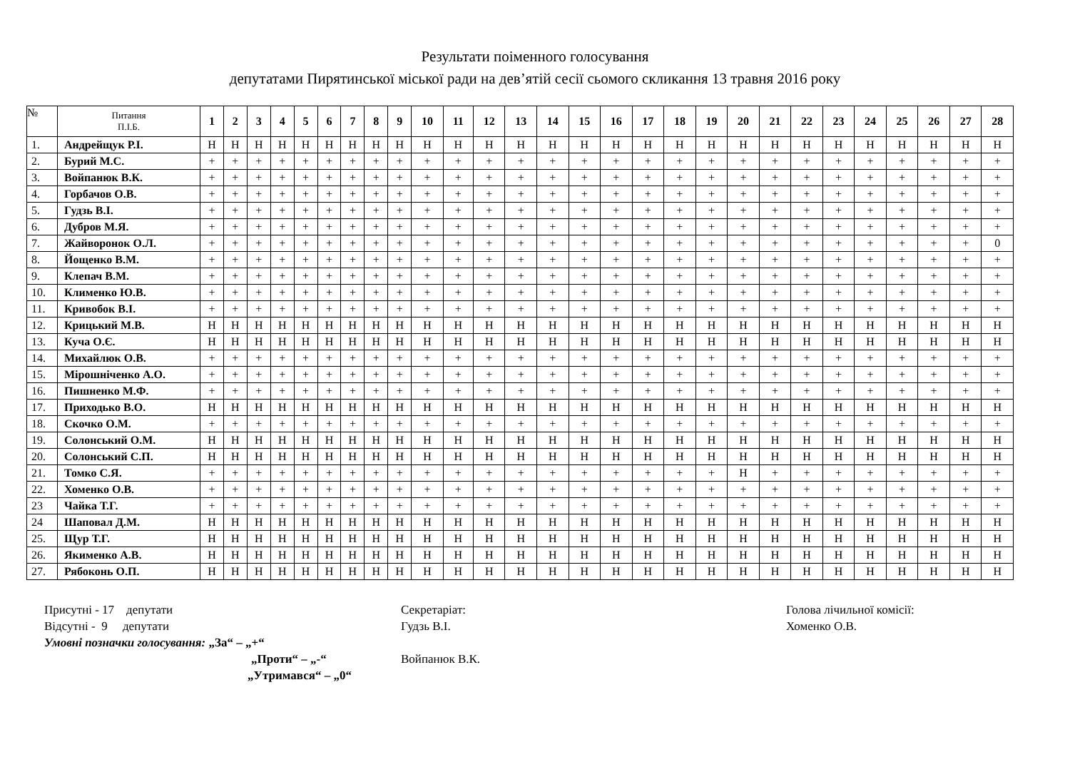Результати поіменного голосування
депутатами Пирятинської міської ради на дев’ятій сесії сьомого скликання 13 травня 2016 року
| № | Питання П.І.Б. | 1 | 2 | 3 | 4 | 5 | 6 | 7 | 8 | 9 | 10 | 11 | 12 | 13 | 14 | 15 | 16 | 17 | 18 | 19 | 20 | 21 | 22 | 23 | 24 | 25 | 26 | 27 | 28 |
| --- | --- | --- | --- | --- | --- | --- | --- | --- | --- | --- | --- | --- | --- | --- | --- | --- | --- | --- | --- | --- | --- | --- | --- | --- | --- | --- | --- | --- | --- |
| 1. | Андрейщук Р.І. | Н | Н | Н | Н | Н | Н | Н | Н | Н | Н | Н | Н | Н | Н | Н | Н | Н | Н | Н | Н | Н | Н | Н | Н | Н | Н | Н | Н |
| 2. | Бурий М.С. | + | + | + | + | + | + | + | + | + | + | + | + | + | + | + | + | + | + | + | + | + | + | + | + | + | + | + | + |
| 3. | Войпанюк В.К. | + | + | + | + | + | + | + | + | + | + | + | + | + | + | + | + | + | + | + | + | + | + | + | + | + | + | + | + |
| 4. | Горбачов О.В. | + | + | + | + | + | + | + | + | + | + | + | + | + | + | + | + | + | + | + | + | + | + | + | + | + | + | + | + |
| 5. | Гудзь В.І. | + | + | + | + | + | + | + | + | + | + | + | + | + | + | + | + | + | + | + | + | + | + | + | + | + | + | + | + |
| 6. | Дубров М.Я. | + | + | + | + | + | + | + | + | + | + | + | + | + | + | + | + | + | + | + | + | + | + | + | + | + | + | + | + |
| 7. | Жайворонок О.Л. | + | + | + | + | + | + | + | + | + | + | + | + | + | + | + | + | + | + | + | + | + | + | + | + | + | + | + | 0 |
| 8. | Йощенко В.М. | + | + | + | + | + | + | + | + | + | + | + | + | + | + | + | + | + | + | + | + | + | + | + | + | + | + | + | + |
| 9. | Клепач В.М. | + | + | + | + | + | + | + | + | + | + | + | + | + | + | + | + | + | + | + | + | + | + | + | + | + | + | + | + |
| 10. | Клименко Ю.В. | + | + | + | + | + | + | + | + | + | + | + | + | + | + | + | + | + | + | + | + | + | + | + | + | + | + | + | + |
| 11. | Кривобок В.І. | + | + | + | + | + | + | + | + | + | + | + | + | + | + | + | + | + | + | + | + | + | + | + | + | + | + | + | + |
| 12. | Крицький М.В. | Н | Н | Н | Н | Н | Н | Н | Н | Н | Н | Н | Н | Н | Н | Н | Н | Н | Н | Н | Н | Н | Н | Н | Н | Н | Н | Н | Н |
| 13. | Куча О.Є. | Н | Н | Н | Н | Н | Н | Н | Н | Н | Н | Н | Н | Н | Н | Н | Н | Н | Н | Н | Н | Н | Н | Н | Н | Н | Н | Н | Н |
| 14. | Михайлюк О.В. | + | + | + | + | + | + | + | + | + | + | + | + | + | + | + | + | + | + | + | + | + | + | + | + | + | + | + | + |
| 15. | Мірошніченко А.О. | + | + | + | + | + | + | + | + | + | + | + | + | + | + | + | + | + | + | + | + | + | + | + | + | + | + | + | + |
| 16. | Пишненко М.Ф. | + | + | + | + | + | + | + | + | + | + | + | + | + | + | + | + | + | + | + | + | + | + | + | + | + | + | + | + |
| 17. | Приходько В.О. | Н | Н | Н | Н | Н | Н | Н | Н | Н | Н | Н | Н | Н | Н | Н | Н | Н | Н | Н | Н | Н | Н | Н | Н | Н | Н | Н | Н |
| 18. | Скочко О.М. | + | + | + | + | + | + | + | + | + | + | + | + | + | + | + | + | + | + | + | + | + | + | + | + | + | + | + | + |
| 19. | Солонський О.М. | Н | Н | Н | Н | Н | Н | Н | Н | Н | Н | Н | Н | Н | Н | Н | Н | Н | Н | Н | Н | Н | Н | Н | Н | Н | Н | Н | Н |
| 20. | Солонський С.П. | Н | Н | Н | Н | Н | Н | Н | Н | Н | Н | Н | Н | Н | Н | Н | Н | Н | Н | Н | Н | Н | Н | Н | Н | Н | Н | Н | Н |
| 21. | Томко С.Я. | + | + | + | + | + | + | + | + | + | + | + | + | + | + | + | + | + | + | + | Н | + | + | + | + | + | + | + | + |
| 22. | Хоменко О.В. | + | + | + | + | + | + | + | + | + | + | + | + | + | + | + | + | + | + | + | + | + | + | + | + | + | + | + | + |
| 23 | Чайка Т.Г. | + | + | + | + | + | + | + | + | + | + | + | + | + | + | + | + | + | + | + | + | + | + | + | + | + | + | + | + |
| 24 | Шаповал Д.М. | Н | Н | Н | Н | Н | Н | Н | Н | Н | Н | Н | Н | Н | Н | Н | Н | Н | Н | Н | Н | Н | Н | Н | Н | Н | Н | Н | Н |
| 25. | Щур Т.Г. | Н | Н | Н | Н | Н | Н | Н | Н | Н | Н | Н | Н | Н | Н | Н | Н | Н | Н | Н | Н | Н | Н | Н | Н | Н | Н | Н | Н |
| 26. | Якименко А.В. | Н | Н | Н | Н | Н | Н | Н | Н | Н | Н | Н | Н | Н | Н | Н | Н | Н | Н | Н | Н | Н | Н | Н | Н | Н | Н | Н | Н |
| 27. | Рябоконь О.П. | Н | Н | Н | Н | Н | Н | Н | Н | Н | Н | Н | Н | Н | Н | Н | Н | Н | Н | Н | Н | Н | Н | Н | Н | Н | Н | Н | Н |
Присутні - 17 депутати
Відсутні - 9 депутати
Умовні позначки голосування: „За“ – „+“
„Проти“ – „-“
„Утримався“ – „0“
Секретаріат:
Гудзь В.І.
Войпанюк В.К.
Голова лічильної комісії:
Хоменко О.В.